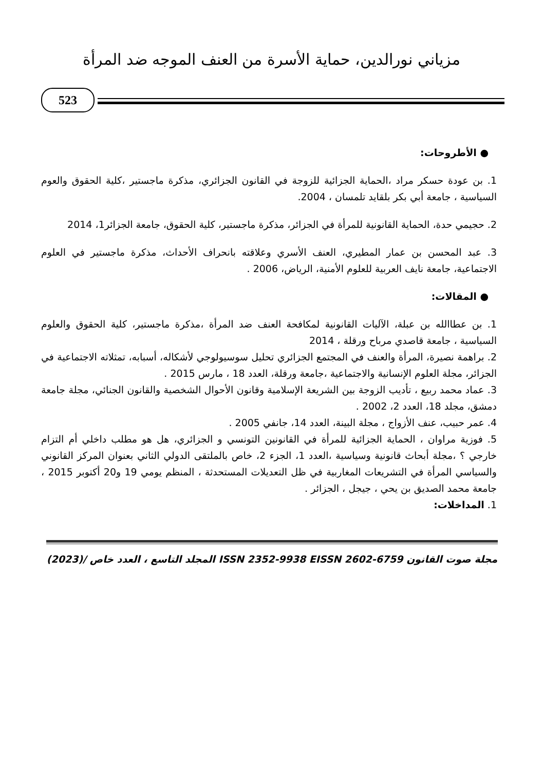مزياني نورالدين، حماية الأسرة من العنف الموجه ضد المرأة
523
● الأطروحات:
1. بن عودة حسكر مراد ،الحماية الجزائية للزوجة في القانون الجزائري، مذكرة ماجستير ،كلية الحقوق والعوم السياسية ، جامعة أبي بكر بلقايد تلمسان ، 2004.
2. حجيمي حدة، الحماية القانونية للمرأة في الجزائر، مذكرة ماجستير، كلية الحقوق، جامعة الجزائر1، 2014
3. عبد المحسن بن عمار المطيري، العنف الأسري وعلاقته بانحراف الأحداث، مذكرة ماجستير في العلوم الاجتماعية، جامعة نايف العربية للعلوم الأمنية، الرياض، 2006 .
● المقالات:
1. بن عطاالله بن عبلة، الآليات القانونية لمكافحة العنف ضد المرأة ،مذكرة ماجستير، كلية الحقوق والعلوم السياسية ، جامعة قاصدي مرباح ورقلة ، 2014
2. براهمة نصيرة، المرأة والعنف في المجتمع الجزائري تحليل سوسيولوجي لأشكاله، أسبابه، تمثلاته الاجتماعية في الجزائر، مجلة العلوم الإنسانية والاجتماعية ،جامعة ورقلة، العدد 18 ، مارس 2015 .
3. عماد محمد ربيع ، تأديب الزوجة بين الشريعة الإسلامية وقانون الأحوال الشخصية والقانون الجنائي، مجلة جامعة دمشق، مجلد 18، العدد 2، 2002 .
4. عمر حبيب، عنف الأزواج ، مجلة البينة، العدد 14، جانفي 2005 .
5. فوزية مراوان ، الحماية الجزائية للمرأة في القانونين التونسي و الجزائري، هل هو مطلب داخلي أم التزام خارجي ؟ ،مجلة أبحاث قانونية وسياسية ،العدد 1، الجزء 2، خاص بالملتقى الدولي الثاني بعنوان المركز القانوني والسياسي المرأة في التشريعات المغاربية في ظل التعديلات المستحدثة ، المنظم يومي 19 و20 أكتوبر 2015 ، جامعة محمد الصديق بن يحي ، جيجل ، الجزائر .
1. المداخلات:
مجلة صوت القانون ISSN 2352-9938 EISSN 2602-6759 المجلد التاسع ، العدد خاص /(2023)